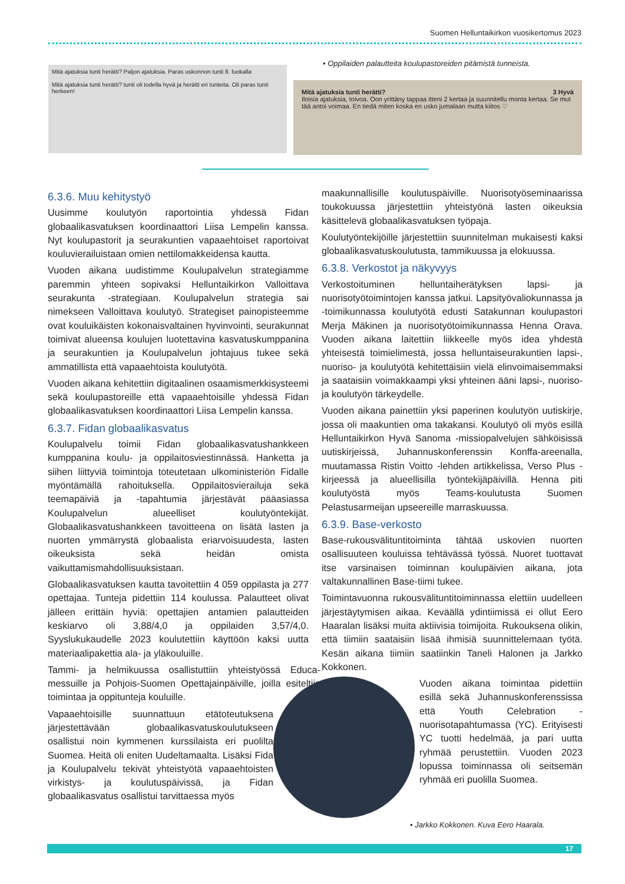Suomen Helluntaikirkon vuosikertomus 2023
Mitä ajatuksia tunti herätti? Paljon ajatuksia. Paras uskonnon tunti 8. luokalla
Mitä ajatuksia tunti herätti? tunti oli todella hyvä ja herätti eri tunteita. Oli paras tunti herkeen!
• Oppilaiden palautteita koulupastoreiden pitämistä tunneista.
Mitä ajatuksia tunti herätti? 3 Hyvä
Iloisia ajatuksia, toivoa. Oon yrittäny tappaa itteni 2 kertaa ja suunnitellu monta kertaa. Se mut tää antoi voimaa. En tiedä miten koska en usko jumalaan mutta kiitos ♡
6.3.6. Muu kehitystyö
Uusimme koulutyön raportointia yhdessä Fidan globaalikasvatuksen koordinaattori Liisa Lempelin kanssa. Nyt koulupastorit ja seurakuntien vapaaehtoiset raportoivat kouluvierailuistaan omien nettilomakkeidensa kautta.
Vuoden aikana uudistimme Koulupalvelun strategiamme paremmin yhteen sopivaksi Helluntaikirkon Valloittava seurakunta -strategiaan. Koulupalvelun strategia sai nimekseen Valloittava koulutyö. Strategiset painopisteemme ovat kouluikäisten kokonaisvaltainen hyvinvointi, seurakunnat toimivat alueensa koulujen luotettavina kasvatuskumppanina ja seurakuntien ja Koulupalvelun johtajuus tukee sekä ammatillista että vapaaehtoista koulutyötä.
Vuoden aikana kehitettiin digitaalinen osaamismerkkisysteemi sekä koulupastoreille että vapaaehtoisille yhdessä Fidan globaalikasvatuksen koordinaattori Liisa Lempelin kanssa.
6.3.7. Fidan globaalikasvatus
Koulupalvelu toimii Fidan globaalikasvatushankkeen kumppanina koulu- ja oppilaitosviestinnässä. Hanketta ja siihen liittyviä toimintoja toteutetaan ulkoministeriön Fidalle myöntämällä rahoituksella. Oppilaitosvierailuja sekä teemapäiviä ja -tapahtumia järjestävät pääasiassa Koulupalvelun alueelliset koulutyöntekijät. Globaalikasvatushankkeen tavoitteena on lisätä lasten ja nuorten ymmärrystä globaalista eriarvoisuudesta, lasten oikeuksista sekä heidän omista vaikuttamismahdollisuuksistaan.
Globaalikasvatuksen kautta tavoitettiin 4 059 oppilasta ja 277 opettajaa. Tunteja pidettiin 114 koulussa. Palautteet olivat jälleen erittäin hyviä: opettajien antamien palautteiden keskiarvo oli 3,88/4,0 ja oppilaiden 3,57/4,0. Syyslukukaudelle 2023 koulutettiin käyttöön kaksi uutta materiaalipakettia ala- ja yläkouluille.
Tammi- ja helmikuussa osallistuttiin yhteistyössä Educa-messuille ja Pohjois-Suomen Opettajainpäiville, joilla esiteltiin toimintaa ja oppitunteja kouluille.
Vapaaehtoisille suunnattuun etätoteutuksena järjestettävään globaalikasvatuskoulutukseen osallistui noin kymmenen kurssilaista eri puolilta Suomea. Heitä oli eniten Uudeltamaalta. Lisäksi Fida ja Koulupalvelu tekivät yhteistyötä vapaaehtoisten virkistys- ja koulutuspäivissä, ja Fidan globaalikasvatus osallistui tarvittaessa myös
maakunnallisille koulutuspäiville. Nuorisotyöseminaarissa toukokuussa järjestettiin yhteistyönä lasten oikeuksia käsittelevä globaalikasvatuksen työpaja.
Koulutyöntekijöille järjestettiin suunnitelman mukaisesti kaksi globaalikasvatuskoulutusta, tammikuussa ja elokuussa.
6.3.8. Verkostot ja näkyvyys
Verkostoituminen helluntaiherätyksen lapsi- ja nuorisotyötoimintojen kanssa jatkui. Lapsityövaliokunnassa ja -toimikunnassa koulutyötä edusti Satakunnan koulupastori Merja Mäkinen ja nuorisotyötoimikunnassa Henna Orava. Vuoden aikana laitettiin liikkeelle myös idea yhdestä yhteisestä toimielimestä, jossa helluntaiseurakuntien lapsi-, nuoriso- ja koulutyötä kehitettäisiin vielä elinvoimaisemmaksi ja saataisiin voimakkaampi yksi yhteinen ääni lapsi-, nuoriso- ja koulutyön tärkeydelle.
Vuoden aikana painettiin yksi paperinen koulutyön uutiskirje, jossa oli maakuntien oma takakansi. Koulutyö oli myös esillä Helluntaikirkon Hyvä Sanoma -missiopalvelujen sähköisissä uutiskirjeissä, Juhannuskonferenssin Konffa-areenalla, muutamassa Ristin Voitto -lehden artikkelissa, Verso Plus -kirjeessä ja alueellisilla työntekijäpäivillä. Henna piti koulutyöstä myös Teams-koulutusta Suomen Pelastusarmeijan upseereille marraskuussa.
6.3.9. Base-verkosto
Base-rukousvälituntitoiminta tähtää uskovien nuorten osallisuuteen kouluissa tehtävässä työssä. Nuoret tuottavat itse varsinaisen toiminnan koulupäivien aikana, jota valtakunnallinen Base-tiimi tukee.
Toimintavuonna rukousvälituntitoiminnassa elettiin uudelleen järjestäytymisen aikaa. Keväällä ydintiimissä ei ollut Eero Haaralan lisäksi muita aktiivisia toimijoita. Rukouksena olikin, että tiimiin saataisiin lisää ihmisiä suunnittelemaan työtä. Kesän aikana tiimiin saatiinkin Taneli Halonen ja Jarkko Kokkonen.
Vuoden aikana toimintaa pidettiin esillä sekä Juhannuskonferenssissa että Youth Celebration -nuorisotapahtumassa (YC). Erityisesti YC tuotti hedelmää, ja pari uutta ryhmää perustettiin. Vuoden 2023 lopussa toiminnassa oli seitsemän ryhmää eri puolilla Suomea.
• Jarkko Kokkonen. Kuva Eero Haarala.
17